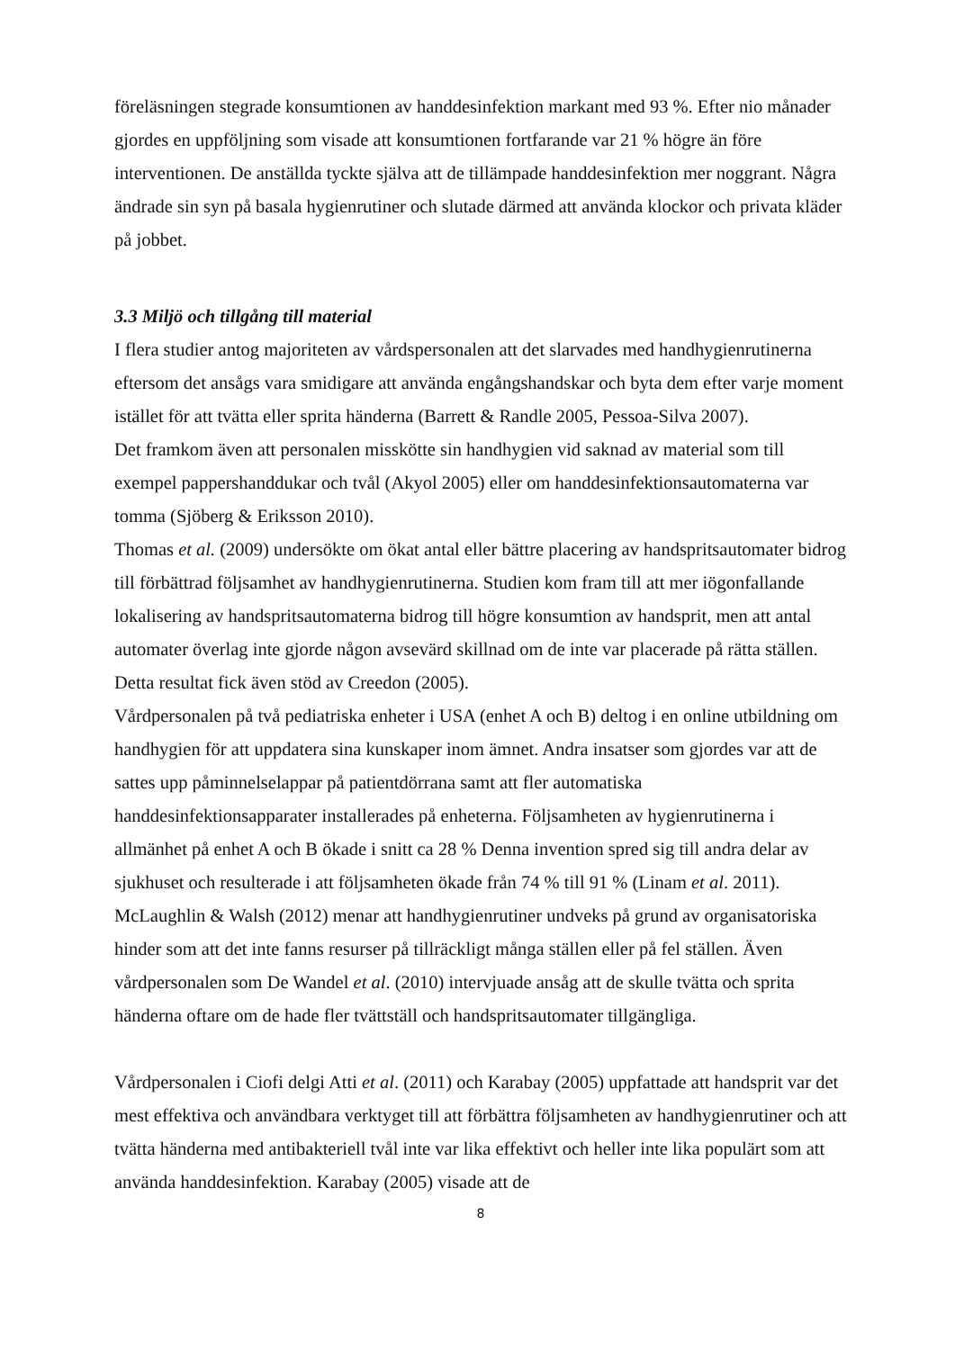föreläsningen stegrade konsumtionen av handdesinfektion markant med 93 %. Efter nio månader gjordes en uppföljning som visade att konsumtionen fortfarande var 21 % högre än före interventionen. De anställda tyckte själva att de tillämpade handdesinfektion mer noggrant. Några ändrade sin syn på basala hygienrutiner och slutade därmed att använda klockor och privata kläder på jobbet.
3.3 Miljö och tillgång till material
I flera studier antog majoriteten av vårdspersonalen att det slarvades med handhygienrutinerna eftersom det ansågs vara smidigare att använda engångshandskar och byta dem efter varje moment istället för att tvätta eller sprita händerna (Barrett & Randle 2005, Pessoa-Silva 2007).
Det framkom även att personalen misskötte sin handhygien vid saknad av material som till exempel pappershanddukar och tvål (Akyol 2005) eller om handdesinfektionsautomaterna var tomma (Sjöberg & Eriksson 2010).
Thomas et al. (2009) undersökte om ökat antal eller bättre placering av handspritsautomater bidrog till förbättrad följsamhet av handhygienrutinerna. Studien kom fram till att mer iögonfallande lokalisering av handspritsautomaterna bidrog till högre konsumtion av handsprit, men att antal automater överlag inte gjorde någon avsevärd skillnad om de inte var placerade på rätta ställen. Detta resultat fick även stöd av Creedon (2005).
Vårdpersonalen på två pediatriska enheter i USA (enhet A och B) deltog i en online utbildning om handhygien för att uppdatera sina kunskaper inom ämnet. Andra insatser som gjordes var att de sattes upp påminnelselappar på patientdörrana samt att fler automatiska handdesinfektionsapparater installerades på enheterna. Följsamheten av hygienrutinerna i allmänhet på enhet A och B ökade i snitt ca 28 % Denna invention spred sig till andra delar av sjukhuset och resulterade i att följsamheten ökade från 74 % till 91 % (Linam et al. 2011).
McLaughlin & Walsh (2012) menar att handhygienrutiner undveks på grund av organisatoriska hinder som att det inte fanns resurser på tillräckligt många ställen eller på fel ställen. Även vårdpersonalen som De Wandel et al. (2010) intervjuade ansåg att de skulle tvätta och sprita händerna oftare om de hade fler tvättställ och handspritsautomater tillgängliga.
Vårdpersonalen i Ciofi delgi Atti et al. (2011) och Karabay (2005) uppfattade att handsprit var det mest effektiva och användbara verktyget till att förbättra följsamheten av handhygienrutiner och att tvätta händerna med antibakteriell tvål inte var lika effektivt och heller inte lika populärt som att använda handdesinfektion. Karabay (2005) visade att de
8